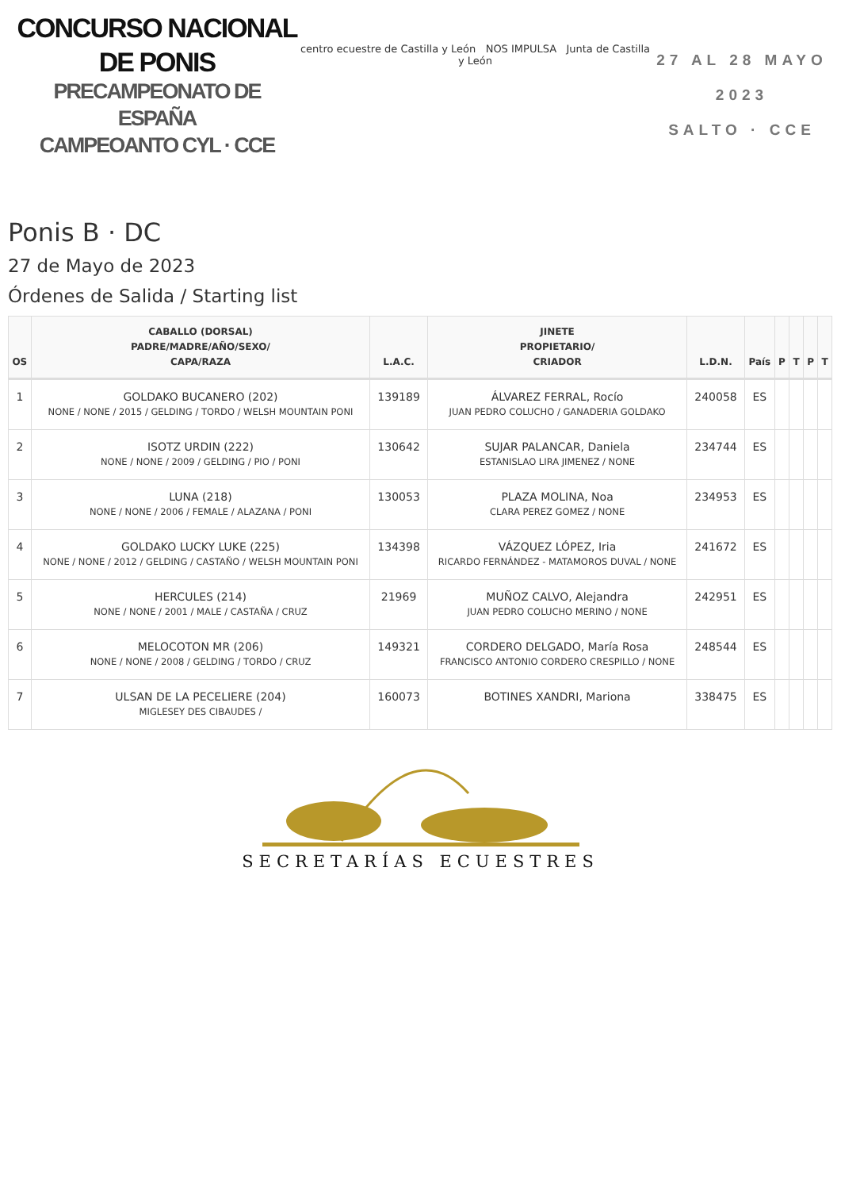CONCURSO NACIONAL DE PONIS
PRECAMPEONATO DE ESPAÑA
CAMPEOANTO CYL · CCE
centro ecuestre de Castilla y León NOS IMPULSA Junta de Castilla y León
27 AL 28 MAYO 2023
SALTO · CCE
Ponis B · DC
27 de Mayo de 2023
Órdenes de Salida / Starting list
| OS | CABALLO (DORSAL) PADRE/MADRE/AÑO/SEXO/ CAPA/RAZA | L.A.C. | JINETE PROPIETARIO/ CRIADOR | L.D.N. | País | P | T | P | T |
| --- | --- | --- | --- | --- | --- | --- | --- | --- | --- |
| 1 | GOLDAKO BUCANERO (202) NONE / NONE / 2015 / GELDING / TORDO / WELSH MOUNTAIN PONI | 139189 | ÁLVAREZ FERRAL, Rocío JUAN PEDRO COLUCHO / GANADERIA GOLDAKO | 240058 | ES | | | | |
| 2 | ISOTZ URDIN (222) NONE / NONE / 2009 / GELDING / PIO / PONI | 130642 | SUJAR PALANCAR, Daniela ESTANISLAO LIRA JIMENEZ / NONE | 234744 | ES | | | | |
| 3 | LUNA (218) NONE / NONE / 2006 / FEMALE / ALAZANA / PONI | 130053 | PLAZA MOLINA, Noa CLARA PEREZ GOMEZ / NONE | 234953 | ES | | | | |
| 4 | GOLDAKO LUCKY LUKE (225) NONE / NONE / 2012 / GELDING / CASTAÑO / WELSH MOUNTAIN PONI | 134398 | VÁZQUEZ LÓPEZ, Iria RICARDO FERNÁNDEZ - MATAMOROS DUVAL / NONE | 241672 | ES | | | | |
| 5 | HERCULES (214) NONE / NONE / 2001 / MALE / CASTAÑA / CRUZ | 21969 | MUÑOZ CALVO, Alejandra JUAN PEDRO COLUCHO MERINO / NONE | 242951 | ES | | | | |
| 6 | MELOCOTON MR (206) NONE / NONE / 2008 / GELDING / TORDO / CRUZ | 149321 | CORDERO DELGADO, María Rosa FRANCISCO ANTONIO CORDERO CRESPILLO / NONE | 248544 | ES | | | | |
| 7 | ULSAN DE LA PECELIERE (204) MIGLESEY DES CIBAUDES / | 160073 | BOTINES XANDRI, Mariona | 338475 | ES | | | | |
SECRETARÍAS ECUESTRES